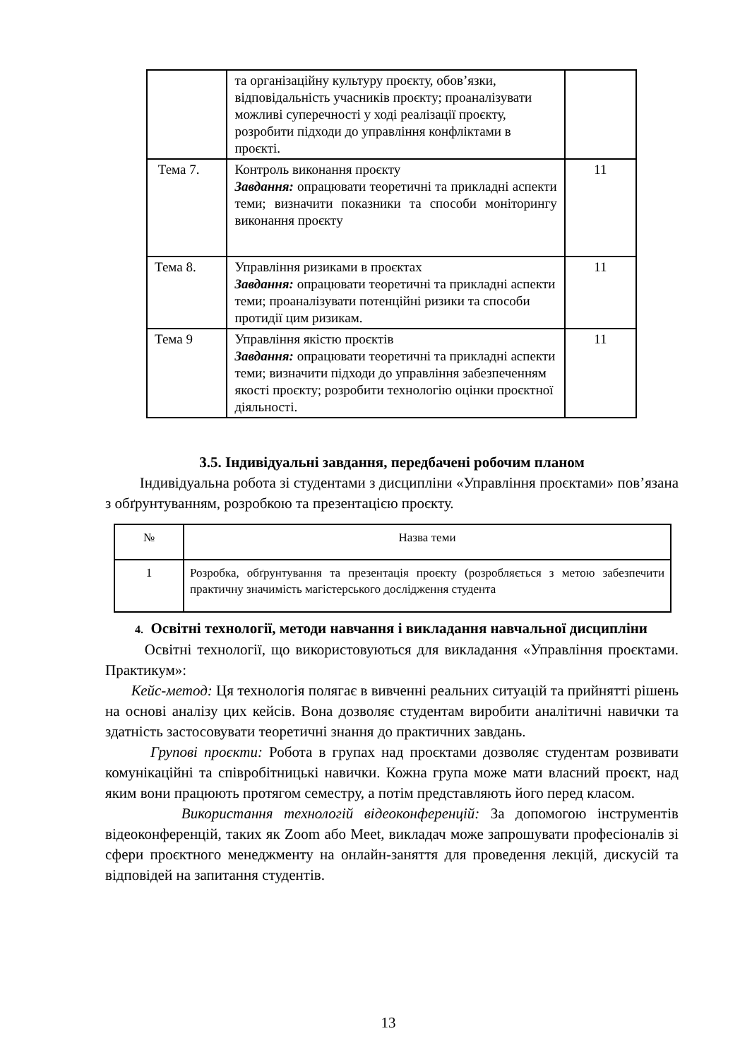| | та організаційну культуру проєкту, обов’язки, відповідальність учасників проєкту; проаналізувати можливі суперечності у ході реалізації проєкту, розробити підходи до управління конфліктами в проєкті. | |
| Тема 7. | Контроль виконання проєкту Завдання: опрацювати теоретичні та прикладні аспекти теми; визначити показники та способи моніторингу виконання проєкту | 11 |
| Тема 8. | Управління ризиками в проєктах Завдання: опрацювати теоретичні та прикладні аспекти теми; проаналізувати потенційні ризики та способи протидії цим ризикам. | 11 |
| Тема 9 | Управління якістю проєктів Завдання: опрацювати теоретичні та прикладні аспекти теми; визначити підходи до управління забезпеченням якості проєкту; розробити технологію оцінки проєктної діяльності. | 11 |
3.5. Індивідуальні завдання, передбачені робочим планом
Індивідуальна робота зі студентами з дисципліни «Управління проєктами» пов’язана з обґрунтуванням, розробкою та презентацією проєкту.
| № | Назва теми |
| 1 | Розробка, обґрунтування та презентація проєкту (розробляється з метою забезпечити практичну значимість магістерського дослідження студента |
4. Освітні технології, методи навчання і викладання навчальної дисципліни
Освітні технології, що використовуються для викладання «Управління проєктами. Практикум»:
Кейс-метод: Ця технологія полягає в вивченні реальних ситуацій та прийнятті рішень на основі аналізу цих кейсів. Вона дозволяє студентам виробити аналітичні навички та здатність застосовувати теоретичні знання до практичних завдань.
Групові проєкти: Робота в групах над проєктами дозволяє студентам розвивати комунікаційні та співробітницькі навички. Кожна група може мати власний проєкт, над яким вони працюють протягом семестру, а потім представляють його перед класом.
Використання технологій відеоконференцій: За допомогою інструментів відеоконференцій, таких як Zoom або Meet, викладач може запрошувати професіоналів зі сфери проєктного менеджменту на онлайн-заняття для проведення лекцій, дискусій та відповідей на запитання студентів.
13